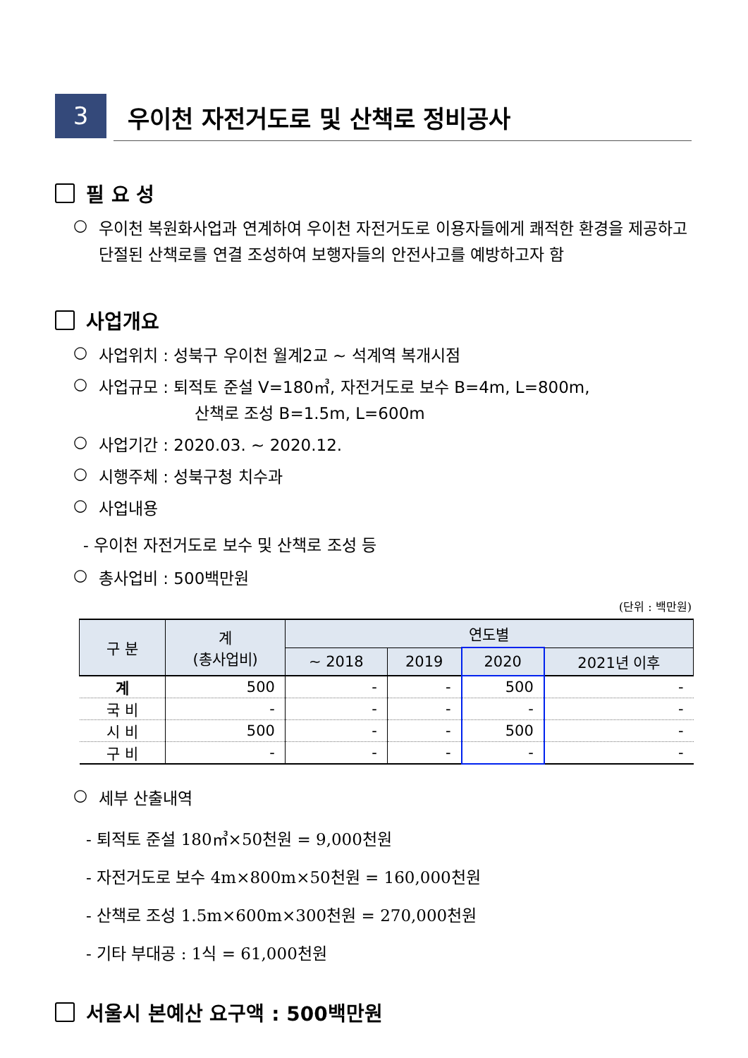3
우이천 자전거도로 및 산책로 정비공사
필 요 성
○ 우이천 복원화사업과 연계하여 우이천 자전거도로 이용자들에게 쾌적한 환경을 제공하고 단절된 산책로를 연결 조성하여 보행자들의 안전사고를 예방하고자 함
사업개요
○ 사업위치 : 성북구 우이천 월계2교 ~ 석계역 복개시점
○ 사업규모 : 퇴적토 준설 V=180㎥, 자전거도로 보수 B=4m, L=800m,
산책로 조성 B=1.5m, L=600m
○ 사업기간 : 2020.03. ~ 2020.12.
○ 시행주체 : 성북구청 치수과
○ 사업내용
- 우이천 자전거도로 보수 및 산책로 조성 등
○ 총사업비 : 500백만원
(단위 : 백만원)
| 구 분 | 계 (총사업비) | 연도별 | | | |
| --- | --- | --- | --- | --- | --- |
| | | ~ 2018 | 2019 | 2020 | 2021년 이후 |
| 계 | 500 | - | - | 500 | - |
| 국 비 | - | - | - | - | - |
| 시 비 | 500 | - | - | 500 | - |
| 구 비 | - | - | - | - | - |
○ 세부 산출내역
- 퇴적토 준설 180㎥×50천원 = 9,000천원
- 자전거도로 보수 4m×800m×50천원 = 160,000천원
- 산책로 조성 1.5m×600m×300천원 = 270,000천원
- 기타 부대공 : 1식 = 61,000천원
서울시 본예산 요구액 : 500백만원